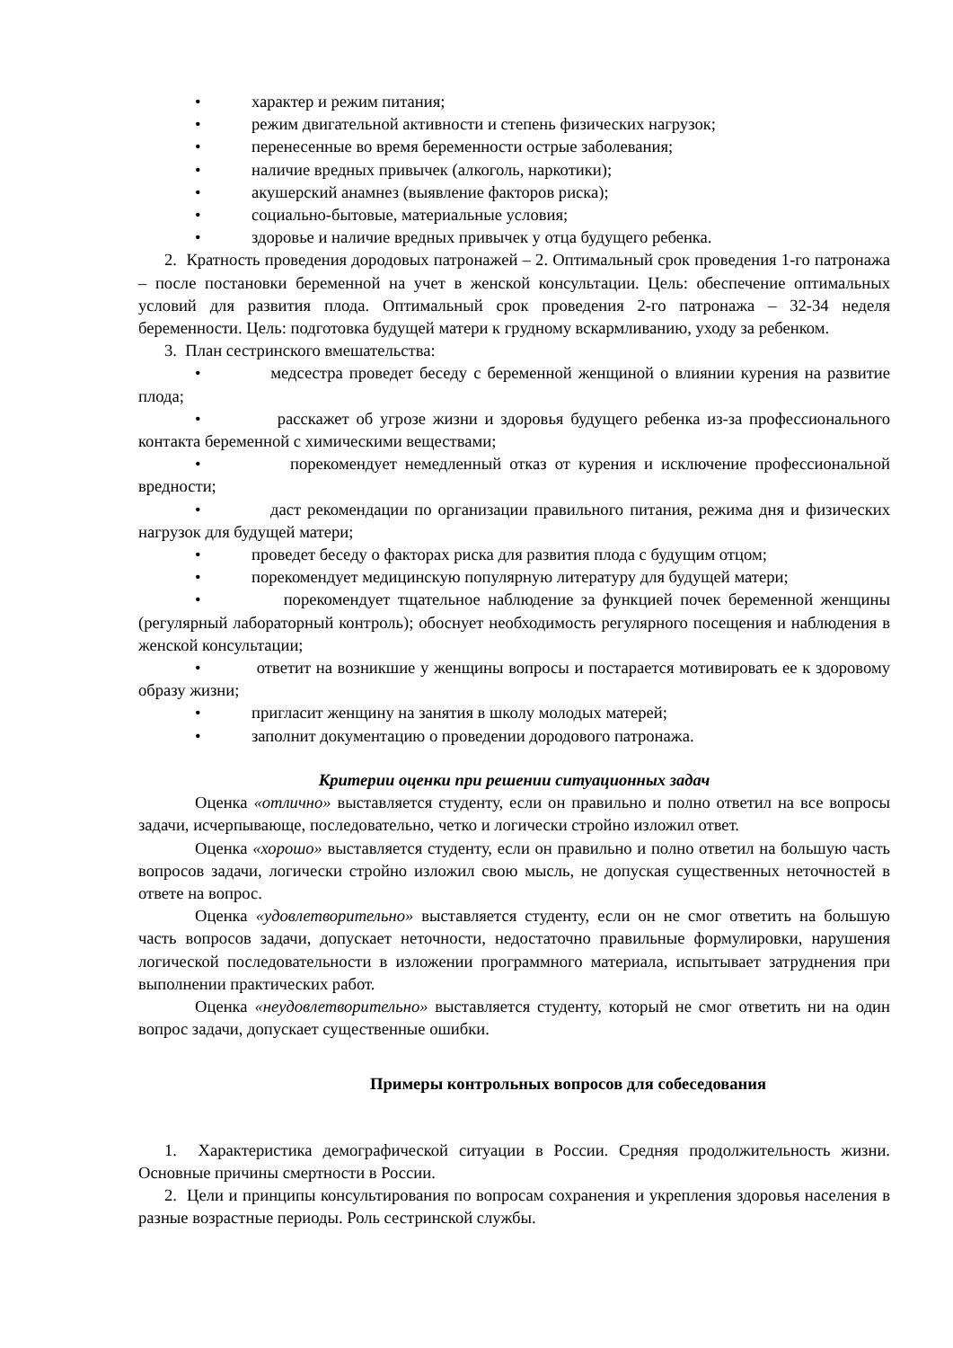• характер и режим питания;
• режим двигательной активности и степень физических нагрузок;
• перенесенные во время беременности острые заболевания;
• наличие вредных привычек (алкоголь, наркотики);
• акушерский анамнез (выявление факторов риска);
• социально-бытовые, материальные условия;
• здоровье и наличие вредных привычек у отца будущего ребенка.
2. Кратность проведения дородовых патронажей – 2. Оптимальный срок проведения 1-го патронажа – после постановки беременной на учет в женской консультации. Цель: обеспечение оптимальных условий для развития плода. Оптимальный срок проведения 2-го патронажа – 32-34 неделя беременности. Цель: подготовка будущей матери к грудному вскармливанию, уходу за ребенком.
3. План сестринского вмешательства:
• медсестра проведет беседу с беременной женщиной о влиянии курения на развитие плода;
• расскажет об угрозе жизни и здоровья будущего ребенка из-за профессионального контакта беременной с химическими веществами;
• порекомендует немедленный отказ от курения и исключение профессиональной вредности;
• даст рекомендации по организации правильного питания, режима дня и физических нагрузок для будущей матери;
• проведет беседу о факторах риска для развития плода с будущим отцом;
• порекомендует медицинскую популярную литературу для будущей матери;
• порекомендует тщательное наблюдение за функцией почек беременной женщины (регулярный лабораторный контроль); обоснует необходимость регулярного посещения и наблюдения в женской консультации;
• ответит на возникшие у женщины вопросы и постарается мотивировать ее к здоровому образу жизни;
• пригласит женщину на занятия в школу молодых матерей;
• заполнит документацию о проведении дородового патронажа.
Критерии оценки при решении ситуационных задач
Оценка «отлично» выставляется студенту, если он правильно и полно ответил на все вопросы задачи, исчерпывающе, последовательно, четко и логически стройно изложил ответ.
Оценка «хорошо» выставляется студенту, если он правильно и полно ответил на большую часть вопросов задачи, логически стройно изложил свою мысль, не допуская существенных неточностей в ответе на вопрос.
Оценка «удовлетворительно» выставляется студенту, если он не смог ответить на большую часть вопросов задачи, допускает неточности, недостаточно правильные формулировки, нарушения логической последовательности в изложении программного материала, испытывает затруднения при выполнении практических работ.
Оценка «неудовлетворительно» выставляется студенту, который не смог ответить ни на один вопрос задачи, допускает существенные ошибки.
Примеры контрольных вопросов для собеседования
1. Характеристика демографической ситуации в России. Средняя продолжительность жизни. Основные причины смертности в России.
2. Цели и принципы консультирования по вопросам сохранения и укрепления здоровья населения в разные возрастные периоды. Роль сестринской службы.